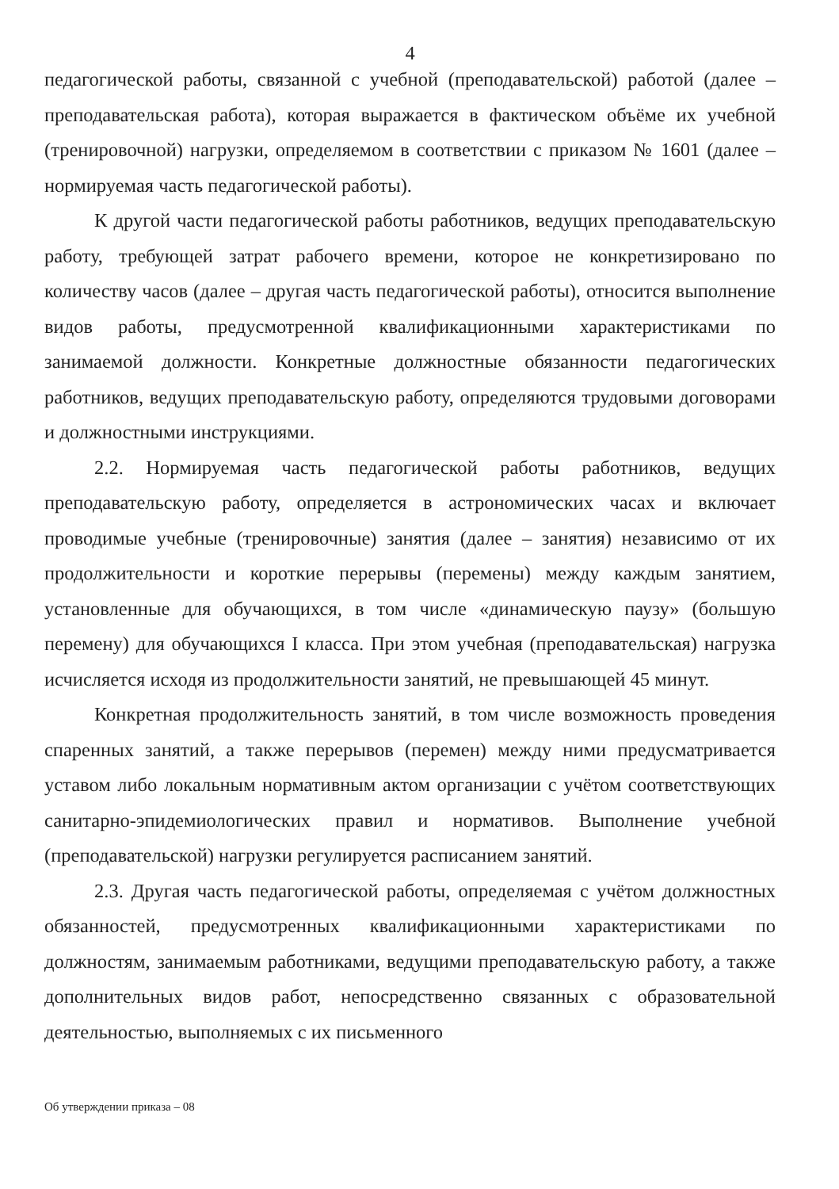4
педагогической работы, связанной с учебной (преподавательской) работой (далее – преподавательская работа), которая выражается в фактическом объёме их учебной (тренировочной) нагрузки, определяемом в соответствии с приказом № 1601 (далее – нормируемая часть педагогической работы).
К другой части педагогической работы работников, ведущих преподавательскую работу, требующей затрат рабочего времени, которое не конкретизировано по количеству часов (далее – другая часть педагогической работы), относится выполнение видов работы, предусмотренной квалификационными характеристиками по занимаемой должности. Конкретные должностные обязанности педагогических работников, ведущих преподавательскую работу, определяются трудовыми договорами и должностными инструкциями.
2.2. Нормируемая часть педагогической работы работников, ведущих преподавательскую работу, определяется в астрономических часах и включает проводимые учебные (тренировочные) занятия (далее – занятия) независимо от их продолжительности и короткие перерывы (перемены) между каждым занятием, установленные для обучающихся, в том числе «динамическую паузу» (большую перемену) для обучающихся I класса. При этом учебная (преподавательская) нагрузка исчисляется исходя из продолжительности занятий, не превышающей 45 минут.
Конкретная продолжительность занятий, в том числе возможность проведения спаренных занятий, а также перерывов (перемен) между ними предусматривается уставом либо локальным нормативным актом организации с учётом соответствующих санитарно-эпидемиологических правил и нормативов. Выполнение учебной (преподавательской) нагрузки регулируется расписанием занятий.
2.3. Другая часть педагогической работы, определяемая с учётом должностных обязанностей, предусмотренных квалификационными характеристиками по должностям, занимаемым работниками, ведущими преподавательскую работу, а также дополнительных видов работ, непосредственно связанных с образовательной деятельностью, выполняемых с их письменного
Об утверждении приказа – 08